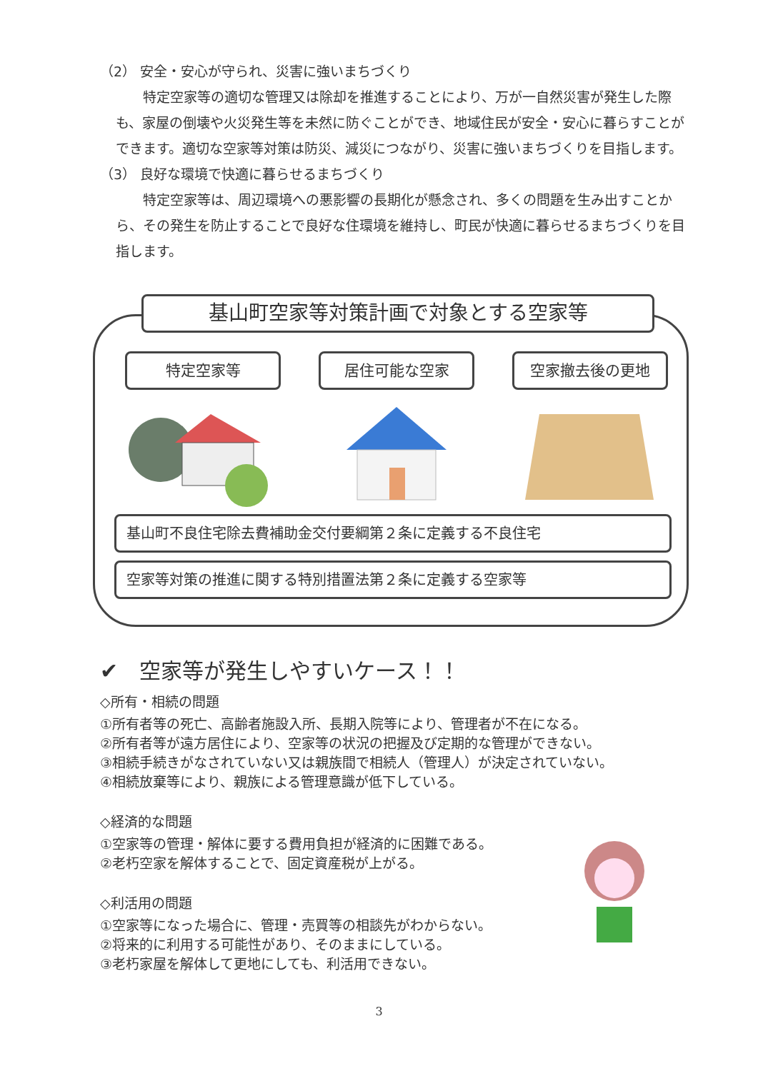（2） 安全・安心が守られ、災害に強いまちづくり
特定空家等の適切な管理又は除却を推進することにより、万が一自然災害が発生した際も、家屋の倒壊や火災発生等を未然に防ぐことができ、地域住民が安全・安心に暮らすことができます。適切な空家等対策は防災、減災につながり、災害に強いまちづくりを目指します。
（3） 良好な環境で快適に暮らせるまちづくり
特定空家等は、周辺環境への悪影響の長期化が懸念され、多くの問題を生み出すことから、その発生を防止することで良好な住環境を維持し、町民が快適に暮らせるまちづくりを目指します。
基山町空家等対策計画で対象とする空家等
特定空家等 居住可能な空家 空家撤去後の更地
基山町不良住宅除去費補助金交付要綱第２条に定義する不良住宅
空家等対策の推進に関する特別措置法第２条に定義する空家等
✔　空家等が発生しやすいケース！！
◇所有・相続の問題
①所有者等の死亡、高齢者施設入所、長期入院等により、管理者が不在になる。
②所有者等が遠方居住により、空家等の状況の把握及び定期的な管理ができない。
③相続手続きがなされていない又は親族間で相続人（管理人）が決定されていない。
④相続放棄等により、親族による管理意識が低下している。
◇経済的な問題
①空家等の管理・解体に要する費用負担が経済的に困難である。
②老朽空家を解体することで、固定資産税が上がる。
◇利活用の問題
①空家等になった場合に、管理・売買等の相談先がわからない。
②将来的に利用する可能性があり、そのままにしている。
③老朽家屋を解体して更地にしても、利活用できない。
3